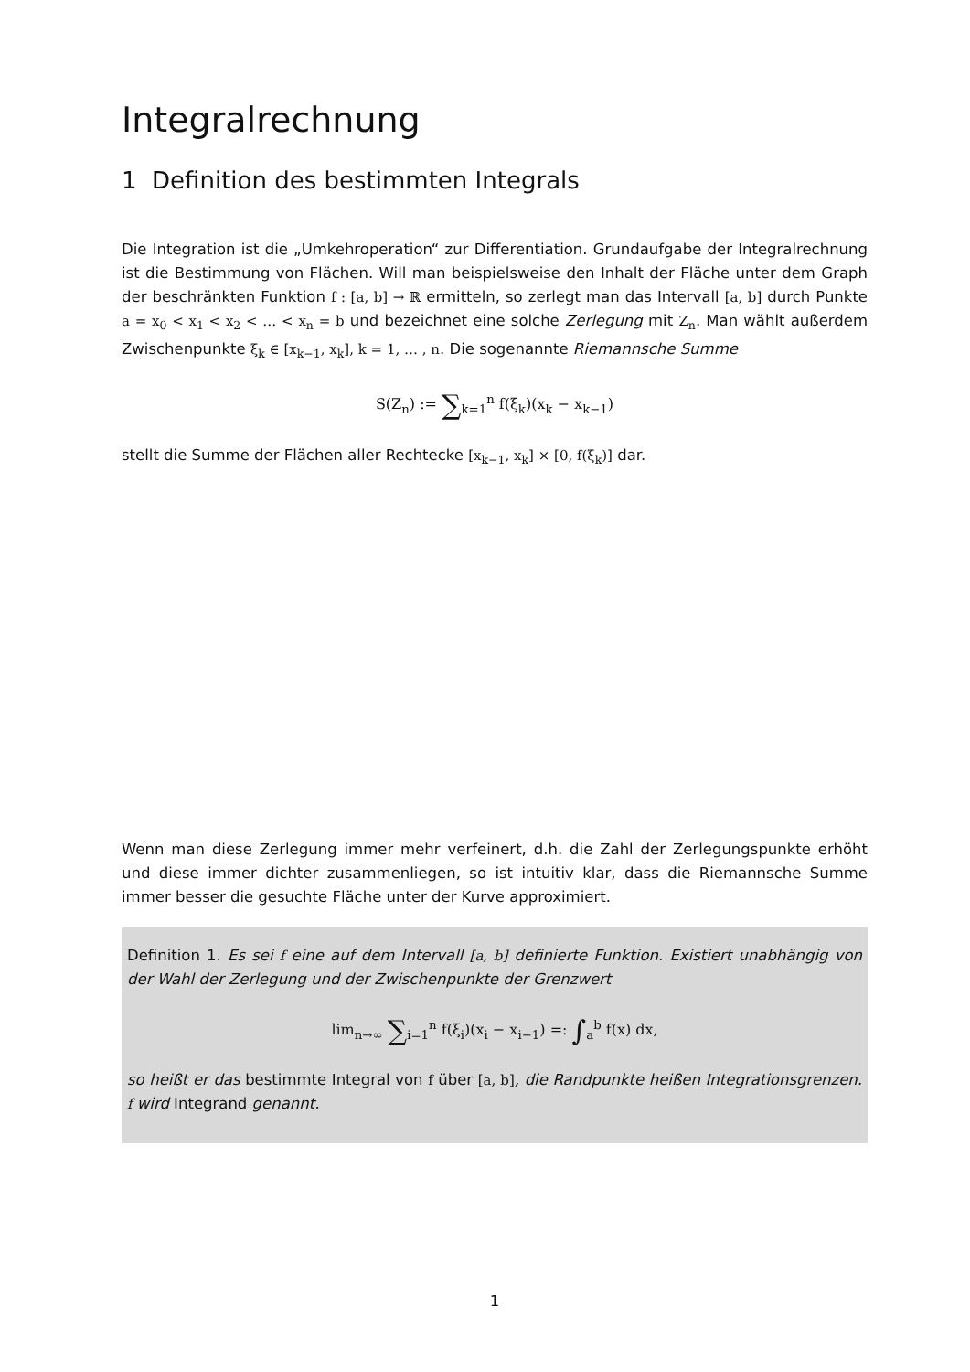Integralrechnung
1 Definition des bestimmten Integrals
Die Integration ist die „Umkehroperation“ zur Differentiation. Grundaufgabe der Integralrechnung ist die Bestimmung von Flächen. Will man beispielsweise den Inhalt der Fläche unter dem Graph der beschränkten Funktion f : [a, b] → ℝ ermitteln, so zerlegt man das Intervall [a, b] durch Punkte a = x<sub>0</sub> < x<sub>1</sub> < x<sub>2</sub> < … < x<sub>n</sub> = b und bezeichnet eine solche Zerlegung mit Z<sub>n</sub>. Man wählt außerdem Zwischenpunkte ξ<sub>k</sub> ∈ [x<sub>k−1</sub>, x<sub>k</sub>], k = 1, … , n. Die sogenannte Riemannsche Summe
S(Z<sub>n</sub>) := ∑<sub>k=1</sub><sup>n</sup> f(ξ<sub>k</sub>)(x<sub>k</sub> − x<sub>k−1</sub>)
stellt die Summe der Flächen aller Rechtecke [x<sub>k−1</sub>, x<sub>k</sub>] × [0, f(ξ<sub>k</sub>)] dar.
Wenn man diese Zerlegung immer mehr verfeinert, d.h. die Zahl der Zerlegungspunkte erhöht und diese immer dichter zusammenliegen, so ist intuitiv klar, dass die Riemannsche Summe immer besser die gesuchte Fläche unter der Kurve approximiert.
Definition 1. Es sei f eine auf dem Intervall [a, b] definierte Funktion. Existiert unabhängig von der Wahl der Zerlegung und der Zwischenpunkte der Grenzwert
lim<sub>n→∞</sub> ∑<sub>i=1</sub><sup>n</sup> f(ξ<sub>i</sub>)(x<sub>i</sub> − x<sub>i−1</sub>) =: ∫<sub>a</sub><sup>b</sup> f(x) dx,
so heißt er das bestimmte Integral von f über [a, b], die Randpunkte heißen Integrationsgrenzen. f wird Integrand genannt.
1